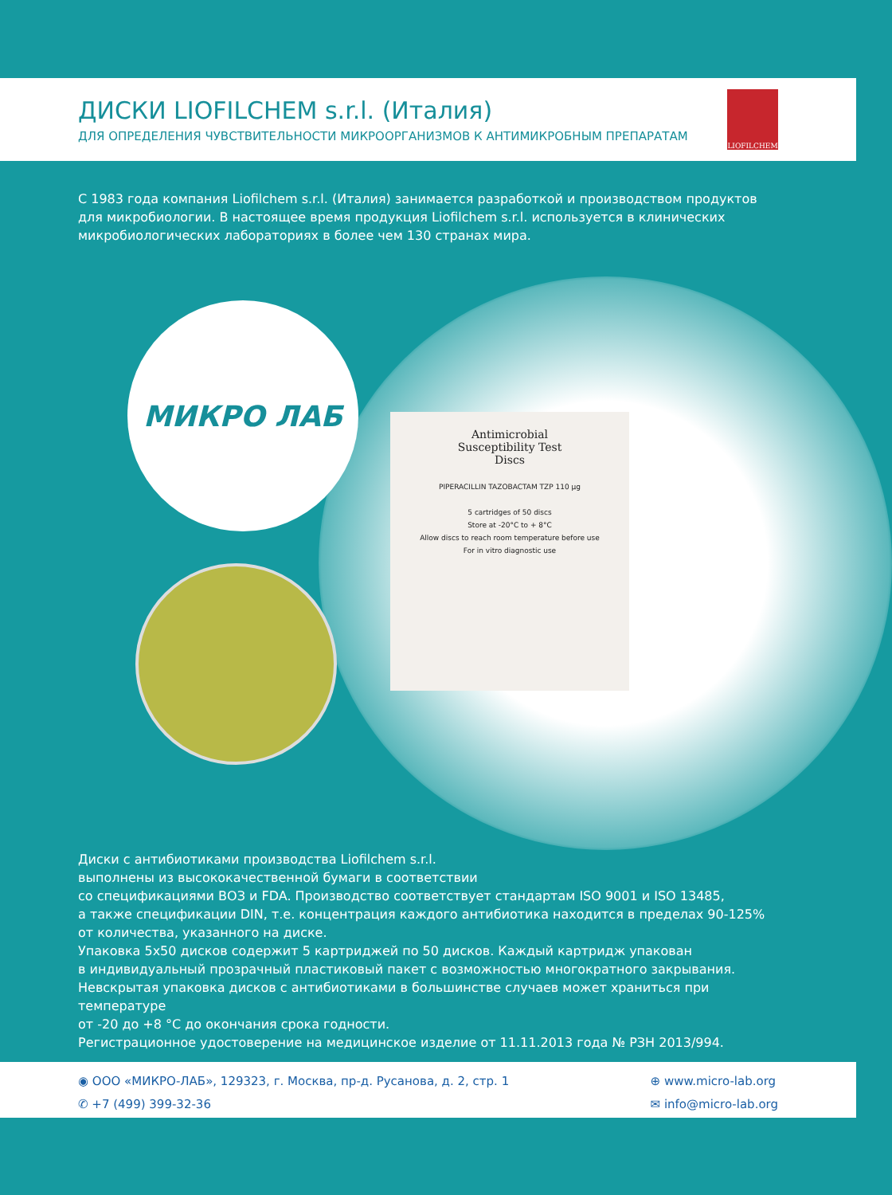ДИСКИ LIOFILCHEM s.r.l. (Италия)
ДЛЯ ОПРЕДЕЛЕНИЯ ЧУВСТВИТЕЛЬНОСТИ МИКРООРГАНИЗМОВ К АНТИМИКРОБНЫМ ПРЕПАРАТАМ
LIOFILCHEM
С 1983 года компания Liofilchem s.r.l. (Италия) занимается разработкой и производством продуктов для микробиологии. В настоящее время продукция Liofilchem s.r.l. используется в клинических микробиологических лабораториях в более чем 130 странах мира.
МИКРО ЛАБ
Antimicrobial
Susceptibility Test
Discs
PIPERACILLIN TAZOBACTAM TZP 110 µg
5 cartridges of 50 discs
Store at -20°C to + 8°C
Allow discs to reach room temperature before use
For in vitro diagnostic use
Диски с антибиотиками производства Liofilchem s.r.l.
выполнены из высококачественной бумаги в соответствии
со спецификациями ВОЗ и FDA. Производство соответствует стандартам ISO 9001 и ISO 13485,
а также спецификации DIN, т.е. концентрация каждого антибиотика находится в пределах 90-125%
от количества, указанного на диске.
Упаковка 5х50 дисков содержит 5 картриджей по 50 дисков. Каждый картридж упакован
в индивидуальный прозрачный пластиковый пакет с возможностью многократного закрывания.
Невскрытая упаковка дисков с антибиотиками в большинстве случаев может храниться при температуре
от -20 до +8 °С до окончания срока годности.
Регистрационное удостоверение на медицинское изделие от 11.11.2013 года № РЗН 2013/994.
◉ ООО «МИКРО-ЛАБ», 129323, г. Москва, пр-д. Русанова, д. 2, стр. 1
✆ +7 (499) 399-32-36
⊕ www.micro-lab.org
✉ info@micro-lab.org